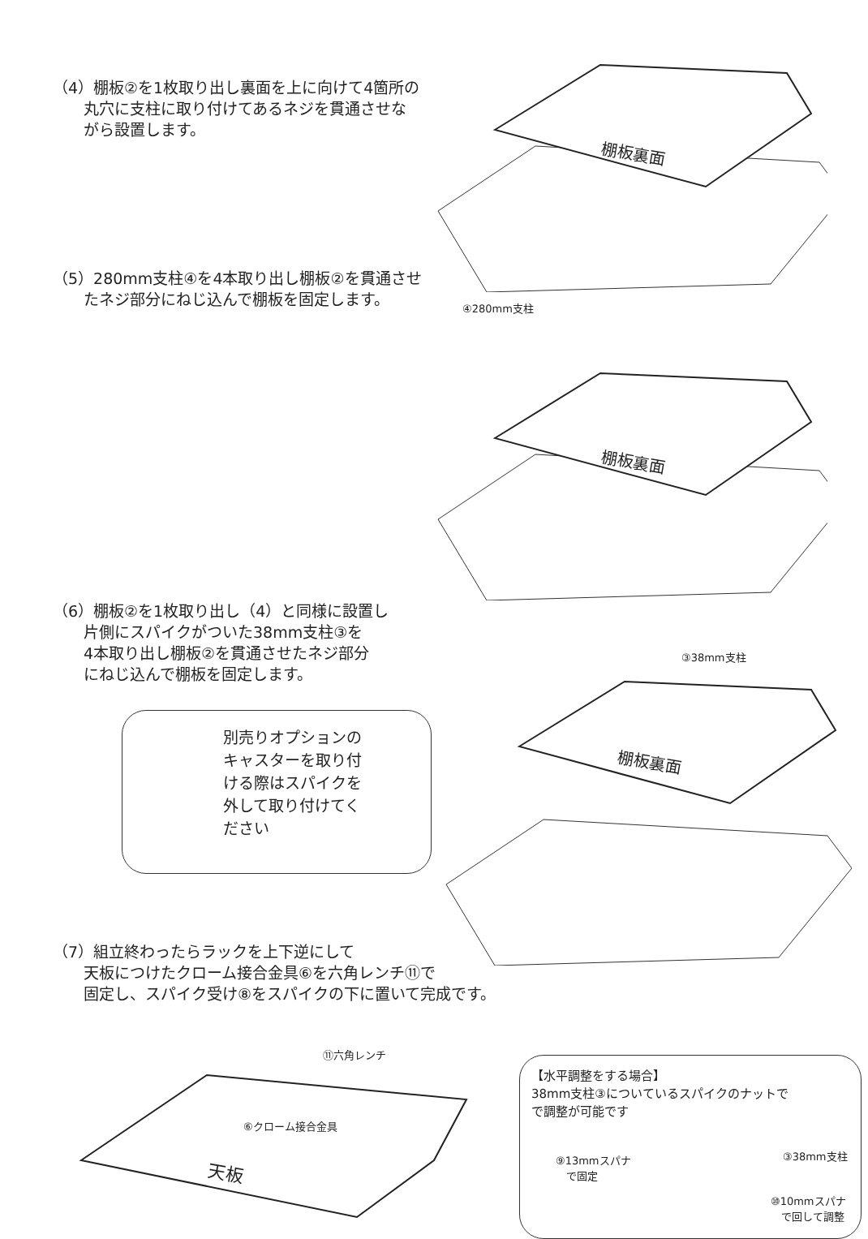（4）棚板②を1枚取り出し裏面を上に向けて4箇所の
　　丸穴に支柱に取り付けてあるネジを貫通させな
　　がら設置します。
棚板裏面
（5）280mm支柱④を4本取り出し棚板②を貫通させ
　　たネジ部分にねじ込んで棚板を固定します。
④280mm支柱
棚板裏面
（6）棚板②を1枚取り出し（4）と同様に設置し
　　片側にスパイクがついた38mm支柱③を
　　4本取り出し棚板②を貫通させたネジ部分
　　にねじ込んで棚板を固定します。
③38mm支柱
別売りオプションの
キャスターを取り付
ける際はスパイクを
外して取り付けてく
ださい
棚板裏面
（7）組立終わったらラックを上下逆にして
　　天板につけたクローム接合金具⑥を六角レンチ⑪で
　　固定し、スパイク受け⑧をスパイクの下に置いて完成です。
天板
⑪六角レンチ
⑥クローム接合金具
【水平調整をする場合】
38mm支柱③についているスパイクのナットで
で調整が可能です
③38mm支柱
⑨13mmスパナ
　で固定
⑩10mmスパナ
　で回して調整